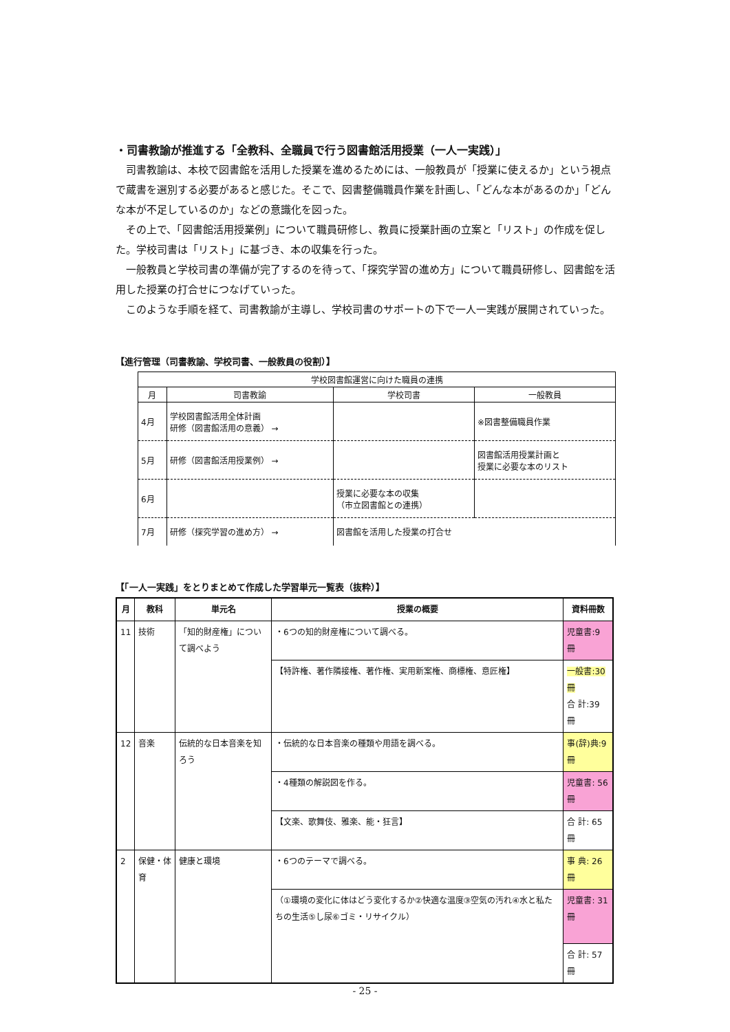・司書教諭が推進する「全教科、全職員で行う図書館活用授業（一人一実践）」
司書教諭は、本校で図書館を活用した授業を進めるためには、一般教員が「授業に使えるか」という視点で蔵書を選別する必要があると感じた。そこで、図書整備職員作業を計画し、「どんな本があるのか」「どんな本が不足しているのか」などの意識化を図った。
その上で、「図書館活用授業例」について職員研修し、教員に授業計画の立案と「リスト」の作成を促した。学校司書は「リスト」に基づき、本の収集を行った。
一般教員と学校司書の準備が完了するのを待って、「探究学習の進め方」について職員研修し、図書館を活用した授業の打合せにつなげていった。
このような手順を経て、司書教諭が主導し、学校司書のサポートの下で一人一実践が展開されていった。
【進行管理（司書教諭、学校司書、一般教員の役割）】
| 学校図書館運営に向けた職員の連携 | | | |
| --- | --- | --- | --- |
| 月 | 司書教諭 | 学校司書 | 一般教員 |
| 4月 | 学校図書館活用全体計画 研修（図書館活用の意義） → | | ※図書整備職員作業 |
| 5月 | 研修（図書館活用授業例） → | | 図書館活用授業計画と 授業に必要な本のリスト |
| 6月 | | 授業に必要な本の収集 （市立図書館との連携） | |
| 7月 | 研修（探究学習の進め方） → | 図書館を活用した授業の打合せ | |
【「一人一実践」をとりまとめて作成した学習単元一覧表（抜粋）】
| 月 | 教科 | 単元名 | 授業の概要 | 資料冊数 |
| --- | --- | --- | --- | --- |
| 11 | 技術 | 「知的財産権」について調べよう | ・6つの知的財産権について調べる。 | 児童書:9 冊 |
| | | | 【特許権、著作隣接権、著作権、実用新案権、商標権、意匠権】 | 一般書:30 冊 合 計:39 冊 |
| 12 | 音楽 | 伝統的な日本音楽を知ろう | ・伝統的な日本音楽の種類や用語を調べる。 | 事(辞)典:9 冊 |
| | | | ・4種類の解説図を作る。 | 児童書: 56 冊 |
| | | | 【文楽、歌舞伎、雅楽、能・狂言】 | 合 計: 65 冊 |
| 2 | 保健・体育 | 健康と環境 | ・6つのテーマで調べる。 | 事 典: 26 冊 |
| | | | （①環境の変化に体はどう変化するか②快適な温度③空気の汚れ④水と私たちの生活⑤し尿⑥ゴミ・リサイクル） | 児童書: 31 冊 |
| | | | | 合 計: 57 冊 |
- 25 -